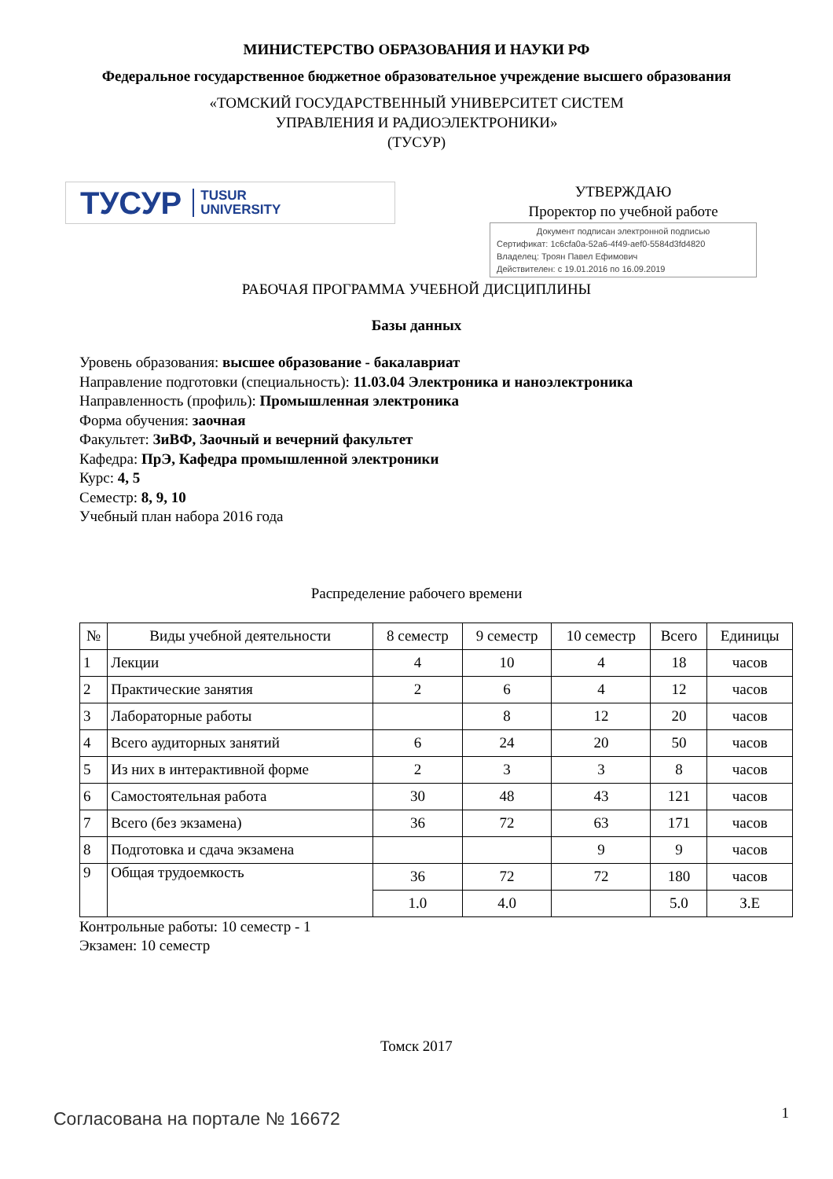МИНИСТЕРСТВО ОБРАЗОВАНИЯ И НАУКИ РФ
Федеральное государственное бюджетное образовательное учреждение высшего образования
«ТОМСКИЙ ГОСУДАРСТВЕННЫЙ УНИВЕРСИТЕТ СИСТЕМ
УПРАВЛЕНИЯ И РАДИОЭЛЕКТРОНИКИ»
(ТУСУР)
ТУСУР TUSUR
UNIVERSITY
УТВЕРЖДАЮ
Проректор по учебной работе
Документ подписан электронной подписью
Сертификат: 1c6cfa0a-52a6-4f49-aef0-5584d3fd4820
Владелец: Троян Павел Ефимович
Действителен: с 19.01.2016 по 16.09.2019
РАБОЧАЯ ПРОГРАММА УЧЕБНОЙ ДИСЦИПЛИНЫ
Базы данных
Уровень образования: высшее образование - бакалавриат
Направление подготовки (специальность): 11.03.04 Электроника и наноэлектроника
Направленность (профиль): Промышленная электроника
Форма обучения: заочная
Факультет: ЗиВФ, Заочный и вечерний факультет
Кафедра: ПрЭ, Кафедра промышленной электроники
Курс: 4, 5
Семестр: 8, 9, 10
Учебный план набора 2016 года
Распределение рабочего времени
| № | Виды учебной деятельности | 8 семестр | 9 семестр | 10 семестр | Всего | Единицы |
| --- | --- | --- | --- | --- | --- | --- |
| 1 | Лекции | 4 | 10 | 4 | 18 | часов |
| 2 | Практические занятия | 2 | 6 | 4 | 12 | часов |
| 3 | Лабораторные работы | | 8 | 12 | 20 | часов |
| 4 | Всего аудиторных занятий | 6 | 24 | 20 | 50 | часов |
| 5 | Из них в интерактивной форме | 2 | 3 | 3 | 8 | часов |
| 6 | Самостоятельная работа | 30 | 48 | 43 | 121 | часов |
| 7 | Всего (без экзамена) | 36 | 72 | 63 | 171 | часов |
| 8 | Подготовка и сдача экзамена | | | 9 | 9 | часов |
| 9 | Общая трудоемкость | 36 | 72 | 72 | 180 | часов |
| | | 1.0 | 4.0 | | 5.0 | З.Е |
Контрольные работы: 10 семестр - 1
Экзамен: 10 семестр
Томск 2017
Согласована на портале № 16672 1